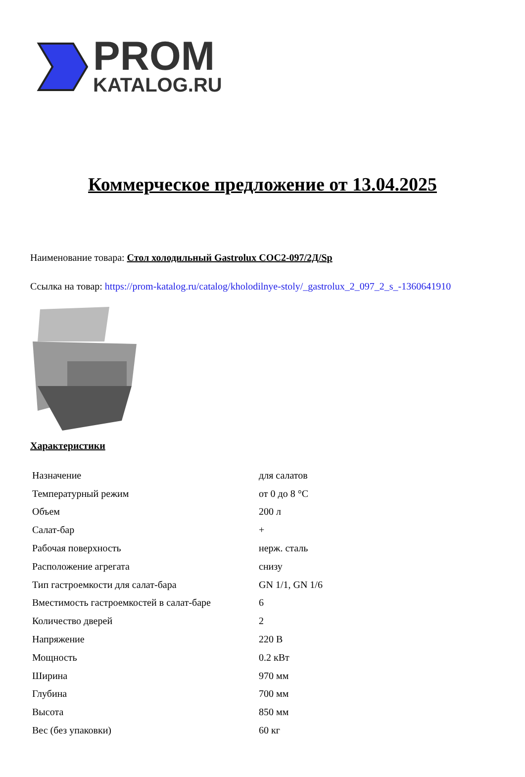PROM
KATALOG.RU
Коммерческое предложение от 13.04.2025
Наименование товара: Стол холодильный Gastrolux СОС2-097/2Д/Sp
Ссылка на товар: https://prom-katalog.ru/catalog/kholodilnye-stoly/_gastrolux_2_097_2_s_-1360641910
Характеристики
| Назначение | для салатов |
| Температурный режим | от 0 до 8 °C |
| Объем | 200 л |
| Салат-бар | + |
| Рабочая поверхность | нерж. сталь |
| Расположение агрегата | снизу |
| Тип гастроемкости для салат-бара | GN 1/1, GN 1/6 |
| Вместимость гастроемкостей в салат-баре | 6 |
| Количество дверей | 2 |
| Напряжение | 220 В |
| Мощность | 0.2 кВт |
| Ширина | 970 мм |
| Глубина | 700 мм |
| Высота | 850 мм |
| Вес (без упаковки) | 60 кг |